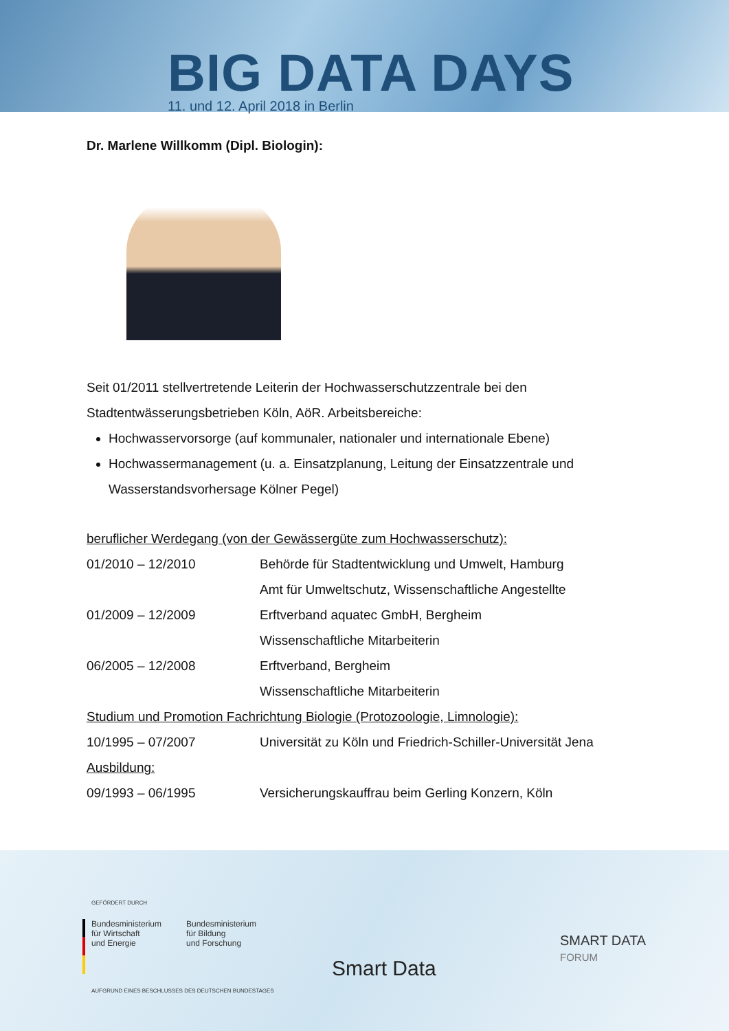BIG DATA DAYS
11. und 12. April 2018 in Berlin
Dr. Marlene Willkomm (Dipl. Biologin):
Seit 01/2011 stellvertretende Leiterin der Hochwasserschutzzentrale bei den Stadtentwässerungsbetrieben Köln, AöR. Arbeitsbereiche:
Hochwasservorsorge (auf kommunaler, nationaler und internationale Ebene)
Hochwassermanagement (u. a. Einsatzplanung, Leitung der Einsatzzentrale und Wasserstandsvorhersage Kölner Pegel)
beruflicher Werdegang (von der Gewässergüte zum Hochwasserschutz):
| 01/2010 – 12/2010 | Behörde für Stadtentwicklung und Umwelt, Hamburg Amt für Umweltschutz, Wissenschaftliche Angestellte |
| 01/2009 – 12/2009 | Erftverband aquatec GmbH, Bergheim Wissenschaftliche Mitarbeiterin |
| 06/2005 – 12/2008 | Erftverband, Bergheim Wissenschaftliche Mitarbeiterin |
| Studium und Promotion Fachrichtung Biologie (Protozoologie, Limnologie): | |
| 10/1995 – 07/2007 | Universität zu Köln und Friedrich-Schiller-Universität Jena |
| Ausbildung: | |
| 09/1993 – 06/1995 | Versicherungskauffrau beim Gerling Konzern, Köln |
GEFÖRDERT DURCH
Bundesministerium
für Wirtschaft
und Energie
Bundesministerium
für Bildung
und Forschung
AUFGRUND EINES BESCHLUSSES DES DEUTSCHEN BUNDESTAGES
Smart Data
SMART DATA
FORUM